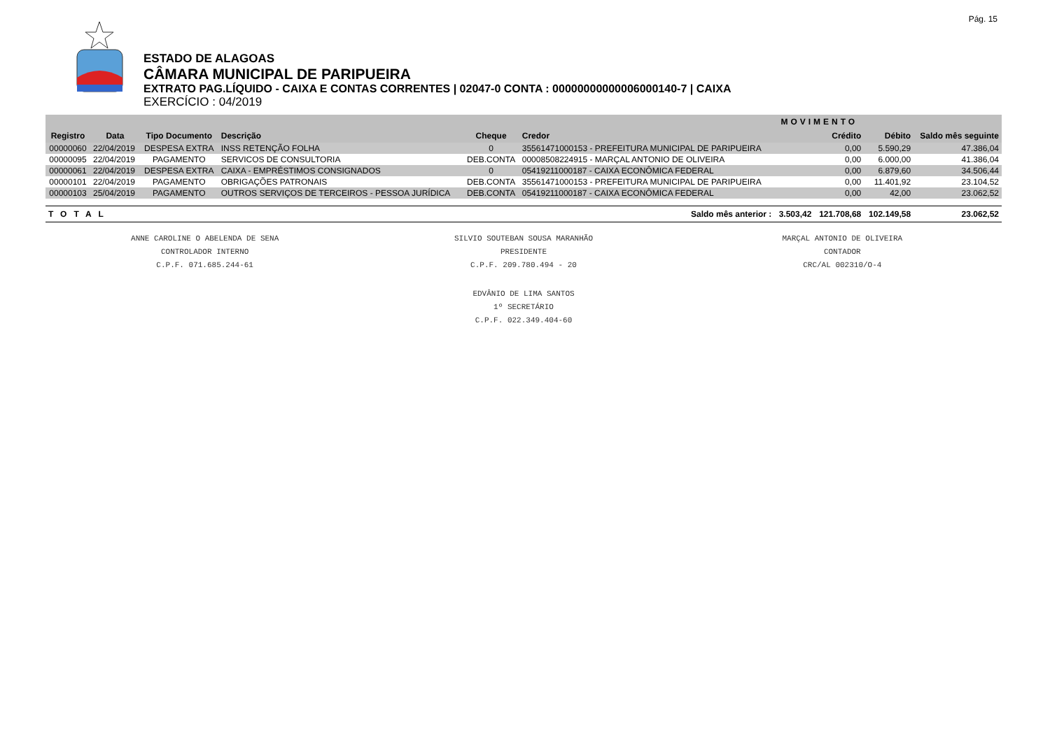Pág. 15
ESTADO DE ALAGOAS
CÂMARA MUNICIPAL DE PARIPUEIRA
EXTRATO PAG.LÍQUIDO - CAIXA E CONTAS CORRENTES | 02047-0 CONTA : 00000000000006000140-7 | CAIXA
EXERCÍCIO : 04/2019
| | | | | | | MOVIMENTO | | | |
| --- | --- | --- | --- | --- | --- | --- | --- | --- | --- |
| Registro | Data | Tipo Documento | Descrição | Cheque | Credor | | Crédito | Débito | Saldo mês seguinte |
| 00000060 | 22/04/2019 | DESPESA EXTRA | INSS RETENÇÃO FOLHA | 0 | 35561471000153 - PREFEITURA MUNICIPAL DE PARIPUEIRA | | 0,00 | 5.590,29 | 47.386,04 |
| 00000095 | 22/04/2019 | PAGAMENTO | SERVICOS DE CONSULTORIA | DEB.CONTA | 00008508224915 - MARÇAL ANTONIO DE OLIVEIRA | | 0,00 | 6.000,00 | 41.386,04 |
| 00000061 | 22/04/2019 | DESPESA EXTRA | CAIXA - EMPRÉSTIMOS CONSIGNADOS | 0 | 05419211000187 - CAIXA ECONÔMICA FEDERAL | | 0,00 | 6.879,60 | 34.506,44 |
| 00000101 | 22/04/2019 | PAGAMENTO | OBRIGAÇÕES PATRONAIS | DEB.CONTA | 35561471000153 - PREFEITURA MUNICIPAL DE PARIPUEIRA | | 0,00 | 11.401,92 | 23.104,52 |
| 00000103 | 25/04/2019 | PAGAMENTO | OUTROS SERVIÇOS DE TERCEIROS - PESSOA JURÍDICA | DEB.CONTA | 05419211000187 - CAIXA ECONÔMICA FEDERAL | | 0,00 | 42,00 | 23.062,52 |
| TOTAL | | | | | Saldo mês anterior : | 3.503,42 | 121.708,68 | 102.149,58 | 23.062,52 |
ANNE CAROLINE O ABELENDA DE SENA
CONTROLADOR INTERNO
C.P.F. 071.685.244-61
SILVIO SOUTEBAN SOUSA MARANHÃO
PRESIDENTE
C.P.F. 209.780.494 - 20
MARÇAL ANTONIO DE OLIVEIRA
CONTADOR
CRC/AL 002310/O-4
EDVÂNIO DE LIMA SANTOS
1º SECRETÁRIO
C.P.F. 022.349.404-60